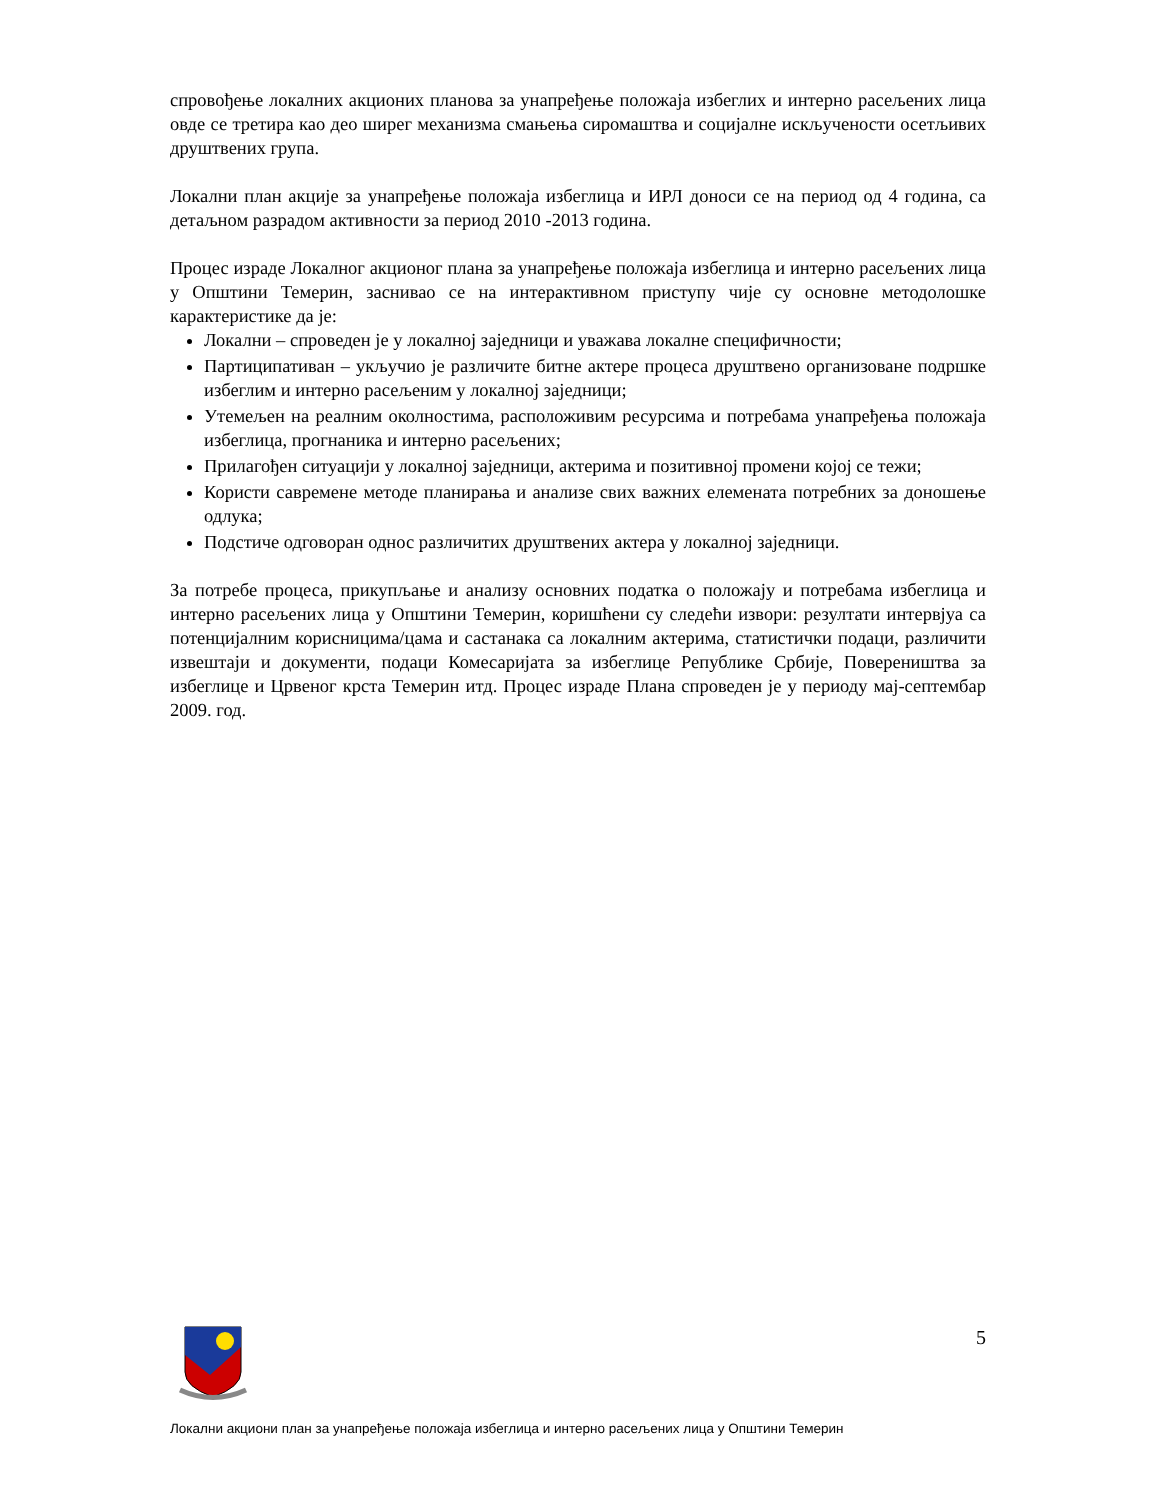спровођење локалних акционих планова за унапређење положаја избеглих и интерно расељених лица овде се третира као део ширег механизма смањења сиромаштва и социјалне искључености осетљивих друштвених група.
Локални план акције за унапређење положаја избеглица и ИРЛ доноси се на период од 4 година, са детаљном разрадом активности за период 2010 -2013 година.
Процес израде Локалног акционог плана за унапређење положаја избеглица и интерно расељених лица у Општини Темерин, заснивао се на интерактивном приступу чије су основне методолошке карактеристике да је:
Локални – спроведен је у локалној заједници и уважава локалне специфичности;
Партиципативан – укључио је различите битне актере процеса друштвено организоване подршке избеглим и интерно расељеним у локалној заједници;
Утемељен на реалним околностима, расположивим ресурсима и потребама унапређења положаја избеглица, прогнаника и интерно расељених;
Прилагођен ситуацији у локалној заједници, актерима и позитивној промени којој се тежи;
Користи савремене методе планирања и анализе свих важних елемената потребних за доношење одлука;
Подстиче одговоран однос различитих друштвених актера у локалној заједници.
За потребе процеса, прикупљање и анализу основних податка о положају и потребама избеглица и интерно расељених лица у Општини Темерин, коришћени су следећи извори: резултати интервјуа са потенцијалним корисницима/цама и састанака са локалним актерима, статистички подаци, различити извештаји и документи, подаци Комесаријата за избеглице Републике Србије, Повереништва за избеглице и Црвеног крста Темерин итд. Процес израде Плана спроведен је у периоду мај-септембар 2009. год.
5
Локални акциони план за унапређење положаја избеглица и интерно расељених лица у Општини Темерин